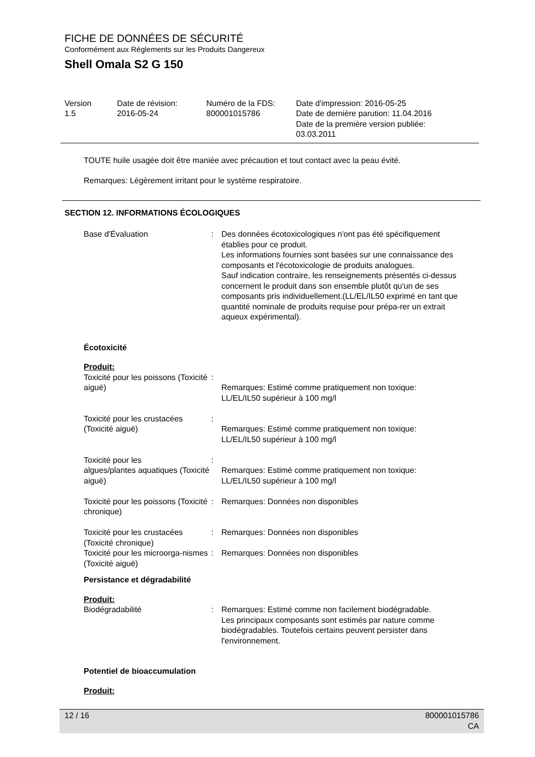FICHE DE DONNÉES DE SÉCURITÉ
Conformément aux Réglements sur les Produits Dangereux
Shell Omala S2 G 150
| Version 1.5 | Date de révision: 2016-05-24 | Numéro de la FDS: 800001015786 | Date d'impression: 2016-05-25 Date de dernière parution: 11.04.2016 Date de la première version publiée: 03.03.2011 |
TOUTE huile usagée doit être maniée avec précaution et tout contact avec la peau évité.
Remarques: Légèrement irritant pour le système respiratoire.
SECTION 12. INFORMATIONS ÉCOLOGIQUES
| Base d'Évaluation | : | Des données écotoxicologiques n'ont pas été spécifiquement établies pour ce produit. Les informations fournies sont basées sur une connaissance des composants et l'écotoxicologie de produits analogues. Sauf indication contraire, les renseignements présentés ci-dessus concernent le produit dans son ensemble plutôt qu'un de ses composants pris individuellement.(LL/EL/IL50 exprimé en tant que quantité nominale de produits requise pour prépa-rer un extrait aqueux expérimental). |
Écotoxicité
Produit:
| Toxicité pour les poissons (Toxicité aiguë) | : | Remarques: Estimé comme pratiquement non toxique: LL/EL/IL50 supérieur à 100 mg/l |
| Toxicité pour les crustacées (Toxicité aiguë) | : | Remarques: Estimé comme pratiquement non toxique: LL/EL/IL50 supérieur à 100 mg/l |
| Toxicité pour les algues/plantes aquatiques (Toxicité aiguë) | : | Remarques: Estimé comme pratiquement non toxique: LL/EL/IL50 supérieur à 100 mg/l |
| Toxicité pour les poissons (Toxicité chronique) | : | Remarques: Données non disponibles |
| Toxicité pour les crustacées (Toxicité chronique) | : | Remarques: Données non disponibles |
| Toxicité pour les microorga-nismes (Toxicité aiguë) | : | Remarques: Données non disponibles |
Persistance et dégradabilité
Produit:
| Biodégradabilité | : | Remarques: Estimé comme non facilement biodégradable. Les principaux composants sont estimés par nature comme biodégradables. Toutefois certains peuvent persister dans l'environnement. |
Potentiel de bioaccumulation
Produit:
12 / 16 800001015786
CA